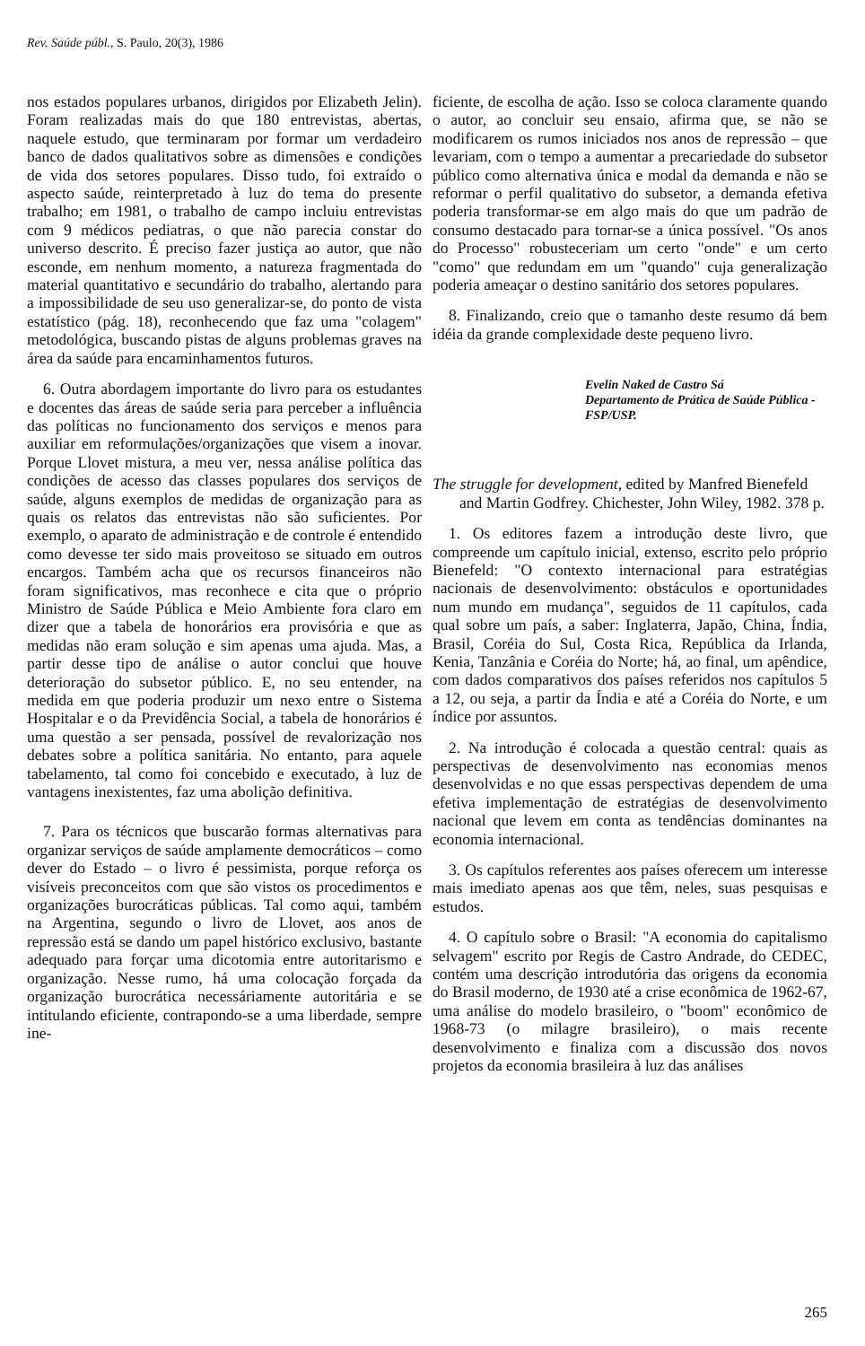Rev. Saúde públ., S. Paulo, 20(3), 1986
nos estados populares urbanos, dirigidos por Elizabeth Jelin). Foram realizadas mais do que 180 entrevistas, abertas, naquele estudo, que terminaram por formar um verdadeiro banco de dados qualitativos sobre as dimensões e condições de vida dos setores populares. Disso tudo, foi extraído o aspecto saúde, reinterpretado à luz do tema do presente trabalho; em 1981, o trabalho de campo incluiu entrevistas com 9 médicos pediatras, o que não parecia constar do universo descrito. É preciso fazer justiça ao autor, que não esconde, em nenhum momento, a natureza fragmentada do material quantitativo e secundário do trabalho, alertando para a impossibilidade de seu uso generalizar-se, do ponto de vista estatístico (pág. 18), reconhecendo que faz uma "colagem" metodológica, buscando pistas de alguns problemas graves na área da saúde para encaminhamentos futuros.
6. Outra abordagem importante do livro para os estudantes e docentes das áreas de saúde seria para perceber a influência das políticas no funcionamento dos serviços e menos para auxiliar em reformulações/organizações que visem a inovar. Porque Llovet mistura, a meu ver, nessa análise política das condições de acesso das classes populares dos serviços de saúde, alguns exemplos de medidas de organização para as quais os relatos das entrevistas não são suficientes. Por exemplo, o aparato de administração e de controle é entendido como devesse ter sido mais proveitoso se situado em outros encargos. Também acha que os recursos financeiros não foram significativos, mas reconhece e cita que o próprio Ministro de Saúde Pública e Meio Ambiente fora claro em dizer que a tabela de honorários era provisória e que as medidas não eram solução e sim apenas uma ajuda. Mas, a partir desse tipo de análise o autor conclui que houve deterioração do subsetor público. E, no seu entender, na medida em que poderia produzir um nexo entre o Sistema Hospitalar e o da Previdência Social, a tabela de honorários é uma questão a ser pensada, possível de revalorização nos debates sobre a política sanitária. No entanto, para aquele tabelamento, tal como foi concebido e executado, à luz de vantagens inexistentes, faz uma abolição definitiva.
7. Para os técnicos que buscarão formas alternativas para organizar serviços de saúde amplamente democráticos – como dever do Estado – o livro é pessimista, porque reforça os visíveis preconceitos com que são vistos os procedimentos e organizações burocráticas públicas. Tal como aqui, também na Argentina, segundo o livro de Llovet, aos anos de repressão está se dando um papel histórico exclusivo, bastante adequado para forçar uma dicotomia entre autoritarismo e organização. Nesse rumo, há uma colocação forçada da organização burocrática necessáriamente autoritária e se intitulando eficiente, contrapondo-se a uma liberdade, sempre ine-
ficiente, de escolha de ação. Isso se coloca claramente quando o autor, ao concluir seu ensaio, afirma que, se não se modificarem os rumos iniciados nos anos de repressão – que levariam, com o tempo a aumentar a precariedade do subsetor público como alternativa única e modal da demanda e não se reformar o perfil qualitativo do subsetor, a demanda efetiva poderia transformar-se em algo mais do que um padrão de consumo destacado para tornar-se a única possível. "Os anos do Processo" robusteceriam um certo "onde" e um certo "como" que redundam em um "quando" cuja generalização poderia ameaçar o destino sanitário dos setores populares.
8. Finalizando, creio que o tamanho deste resumo dá bem idéia da grande complexidade deste pequeno livro.
Evelin Naked de Castro Sá
Departamento de Prática de Saúde Pública - FSP/USP.
The struggle for development, edited by Manfred Bienefeld and Martin Godfrey. Chichester, John Wiley, 1982. 378 p.
1. Os editores fazem a introdução deste livro, que compreende um capítulo inicial, extenso, escrito pelo próprio Bienefeld: "O contexto internacional para estratégias nacionais de desenvolvimento: obstáculos e oportunidades num mundo em mudança", seguidos de 11 capítulos, cada qual sobre um país, a saber: Inglaterra, Japão, China, Índia, Brasil, Coréia do Sul, Costa Rica, República da Irlanda, Kenia, Tanzânia e Coréia do Norte; há, ao final, um apêndice, com dados comparativos dos países referidos nos capítulos 5 a 12, ou seja, a partir da Índia e até a Coréia do Norte, e um índice por assuntos.
2. Na introdução é colocada a questão central: quais as perspectivas de desenvolvimento nas economias menos desenvolvidas e no que essas perspectivas dependem de uma efetiva implementação de estratégias de desenvolvimento nacional que levem em conta as tendências dominantes na economia internacional.
3. Os capítulos referentes aos países oferecem um interesse mais imediato apenas aos que têm, neles, suas pesquisas e estudos.
4. O capítulo sobre o Brasil: "A economia do capitalismo selvagem" escrito por Regis de Castro Andrade, do CEDEC, contém uma descrição introdutória das origens da economia do Brasil moderno, de 1930 até a crise econômica de 1962-67, uma análise do modelo brasileiro, o "boom" econômico de 1968-73 (o milagre brasileiro), o mais recente desenvolvimento e finaliza com a discussão dos novos projetos da economia brasileira à luz das análises
265